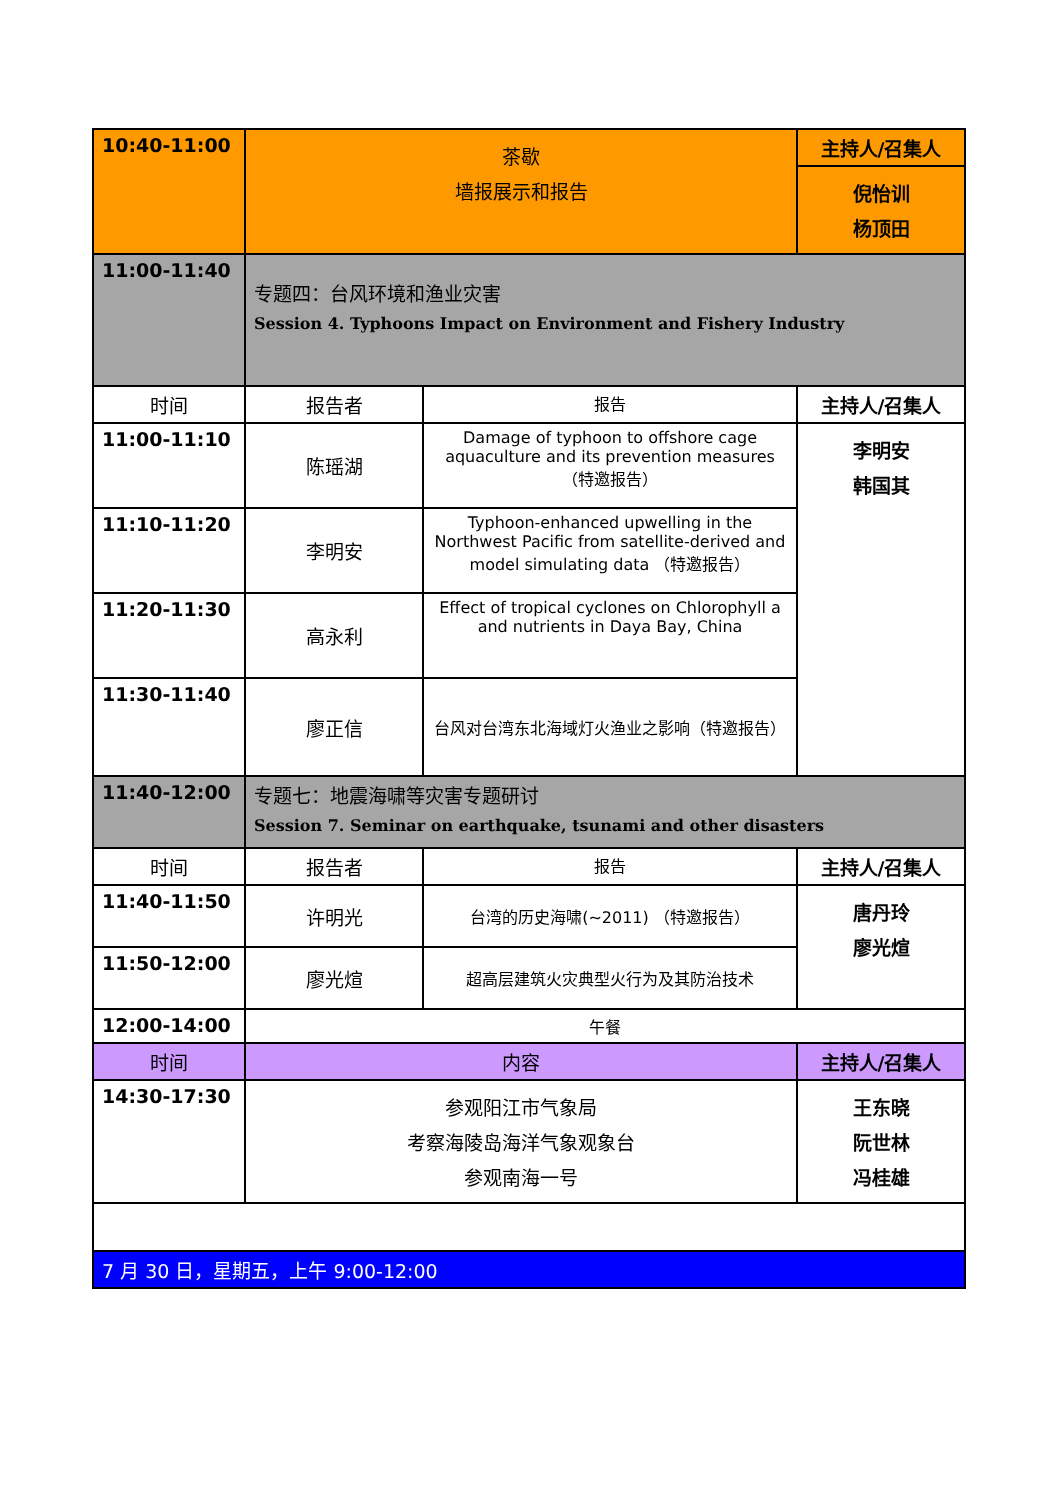| 10:40-11:00 | 茶歇 墙报展示和报告 | | 主持人/召集人 |
| | | | 倪怡训 杨顶田 |
| 11:00-11:40 | 专题四：台风环境和渔业灾害 Session 4. Typhoons Impact on Environment and Fishery Industry | | |
| 时间 | 报告者 | 报告 | 主持人/召集人 |
| 11:00-11:10 | 陈瑶湖 | Damage of typhoon to offshore cage aquaculture and its prevention measures （特邀报告） | 李明安 韩国其 |
| 11:10-11:20 | 李明安 | Typhoon-enhanced upwelling in the Northwest Pacific from satellite-derived and model simulating data （特邀报告） | |
| 11:20-11:30 | 高永利 | Effect of tropical cyclones on Chlorophyll a and nutrients in Daya Bay, China | |
| 11:30-11:40 | 廖正信 | 台风对台湾东北海域灯火渔业之影响（特邀报告） | |
| 11:40-12:00 | 专题七：地震海啸等灾害专题研讨 Session 7. Seminar on earthquake, tsunami and other disasters | | |
| 时间 | 报告者 | 报告 | 主持人/召集人 |
| 11:40-11:50 | 许明光 | 台湾的历史海啸(~2011) （特邀报告） | 唐丹玲 廖光煊 |
| 11:50-12:00 | 廖光煊 | 超高层建筑火灾典型火行为及其防治技术 | |
| 12:00-14:00 | 午餐 | | |
| 时间 | 内容 | | 主持人/召集人 |
| 14:30-17:30 | 参观阳江市气象局 考察海陵岛海洋气象观象台 参观南海一号 | | 王东晓 阮世林 冯桂雄 |
| 7 月 30 日，星期五，上午 9:00-12:00 | | | |